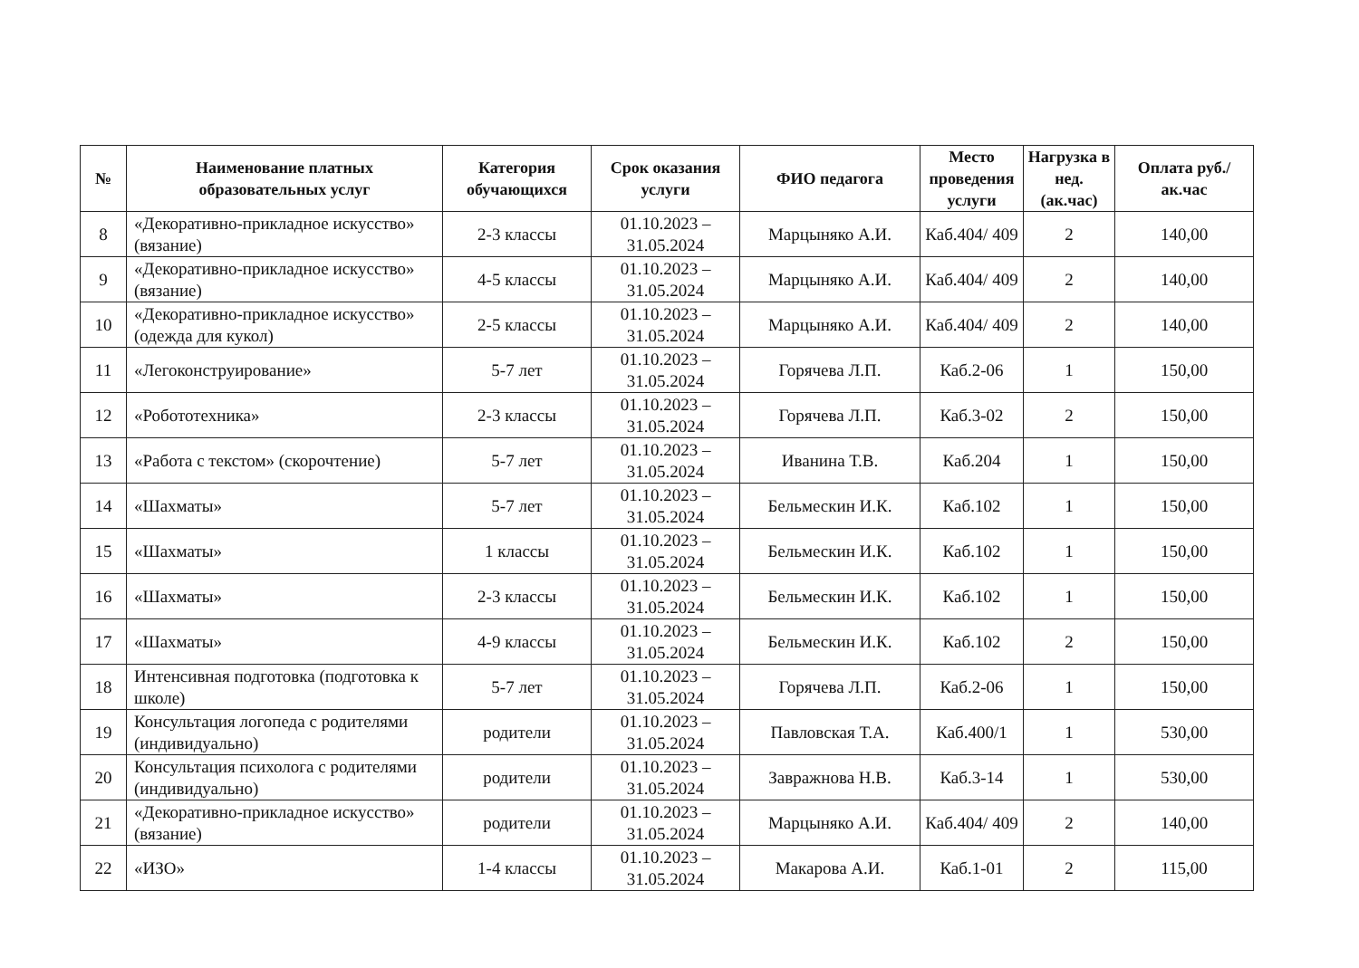| № | Наименование платных образовательных услуг | Категория обучающихся | Срок оказания услуги | ФИО педагога | Место проведения услуги | Нагрузка в нед. (ак.час) | Оплата руб./ак.час |
| --- | --- | --- | --- | --- | --- | --- | --- |
| 8 | «Декоративно-прикладное искусство» (вязание) | 2-3 классы | 01.10.2023 – 31.05.2024 | Марцыняко А.И. | Каб.404/ 409 | 2 | 140,00 |
| 9 | «Декоративно-прикладное искусство» (вязание) | 4-5 классы | 01.10.2023 – 31.05.2024 | Марцыняко А.И. | Каб.404/ 409 | 2 | 140,00 |
| 10 | «Декоративно-прикладное искусство» (одежда для кукол) | 2-5 классы | 01.10.2023 – 31.05.2024 | Марцыняко А.И. | Каб.404/ 409 | 2 | 140,00 |
| 11 | «Легоконструирование» | 5-7 лет | 01.10.2023 – 31.05.2024 | Горячева Л.П. | Каб.2-06 | 1 | 150,00 |
| 12 | «Робототехника» | 2-3 классы | 01.10.2023 – 31.05.2024 | Горячева Л.П. | Каб.3-02 | 2 | 150,00 |
| 13 | «Работа с текстом» (скорочтение) | 5-7 лет | 01.10.2023 – 31.05.2024 | Иванина Т.В. | Каб.204 | 1 | 150,00 |
| 14 | «Шахматы» | 5-7 лет | 01.10.2023 – 31.05.2024 | Бельмескин И.К. | Каб.102 | 1 | 150,00 |
| 15 | «Шахматы» | 1 классы | 01.10.2023 – 31.05.2024 | Бельмескин И.К. | Каб.102 | 1 | 150,00 |
| 16 | «Шахматы» | 2-3 классы | 01.10.2023 – 31.05.2024 | Бельмескин И.К. | Каб.102 | 1 | 150,00 |
| 17 | «Шахматы» | 4-9 классы | 01.10.2023 – 31.05.2024 | Бельмескин И.К. | Каб.102 | 2 | 150,00 |
| 18 | Интенсивная подготовка (подготовка к школе) | 5-7 лет | 01.10.2023 – 31.05.2024 | Горячева Л.П. | Каб.2-06 | 1 | 150,00 |
| 19 | Консультация логопеда с родителями (индивидуально) | родители | 01.10.2023 – 31.05.2024 | Павловская Т.А. | Каб.400/1 | 1 | 530,00 |
| 20 | Консультация психолога с родителями (индивидуально) | родители | 01.10.2023 – 31.05.2024 | Завражнова Н.В. | Каб.3-14 | 1 | 530,00 |
| 21 | «Декоративно-прикладное искусство» (вязание) | родители | 01.10.2023 – 31.05.2024 | Марцыняко А.И. | Каб.404/ 409 | 2 | 140,00 |
| 22 | «ИЗО» | 1-4 классы | 01.10.2023 – 31.05.2024 | Макарова А.И. | Каб.1-01 | 2 | 115,00 |